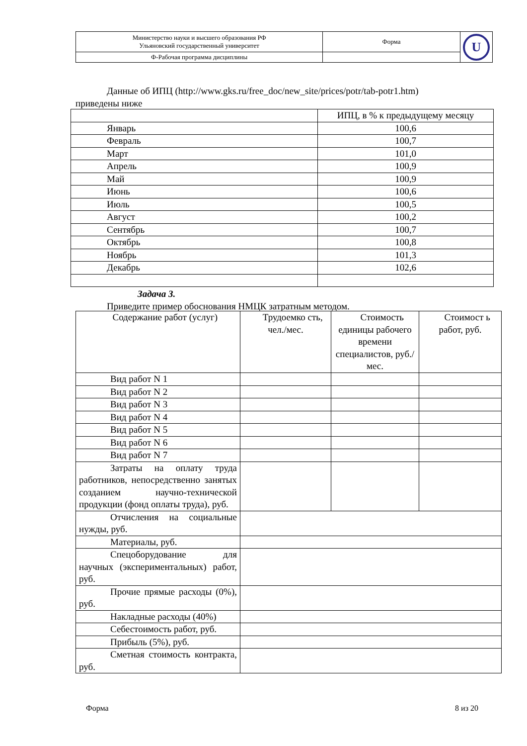| Министерство науки и высшего образования РФ Ульяновский государственный университет | Форма | U |
| Ф-Рабочая программа дисциплины | | |
Данные об ИПЦ (http://www.gks.ru/free_doc/new_site/prices/potr/tab-potr1.htm)
приведены ниже
| | ИПЦ, в % к предыдущему месяцу |
| Январь | 100,6 |
| Февраль | 100,7 |
| Март | 101,0 |
| Апрель | 100,9 |
| Май | 100,9 |
| Июнь | 100,6 |
| Июль | 100,5 |
| Август | 100,2 |
| Сентябрь | 100,7 |
| Октябрь | 100,8 |
| Ноябрь | 101,3 |
| Декабрь | 102,6 |
Задача 3.
Приведите пример обоснования НМЦК затратным методом.
| Содержание работ (услуг) | Трудоемко сть, чел./мес. | Стоимость единицы рабочего времени специалистов, руб./мес. | Стоимост ь работ, руб. |
| Вид работ N 1 | | | |
| Вид работ N 2 | | | |
| Вид работ N 3 | | | |
| Вид работ N 4 | | | |
| Вид работ N 5 | | | |
| Вид работ N 6 | | | |
| Вид работ N 7 | | | |
| Затраты на оплату труда работников, непосредственно занятых созданием научно-технической продукции (фонд оплаты труда), руб. | | | |
| Отчисления на социальные нужды, руб. | | | |
| Материалы, руб. | | | |
| Спецоборудование для научных (экспериментальных) работ, руб. | | | |
| Прочие прямые расходы (0%), руб. | | | |
| Накладные расходы (40%) | | | |
| Себестоимость работ, руб. | | | |
| Прибыль (5%), руб. | | | |
| Сметная стоимость контракта, руб. | | | |
Форма 8 из 20